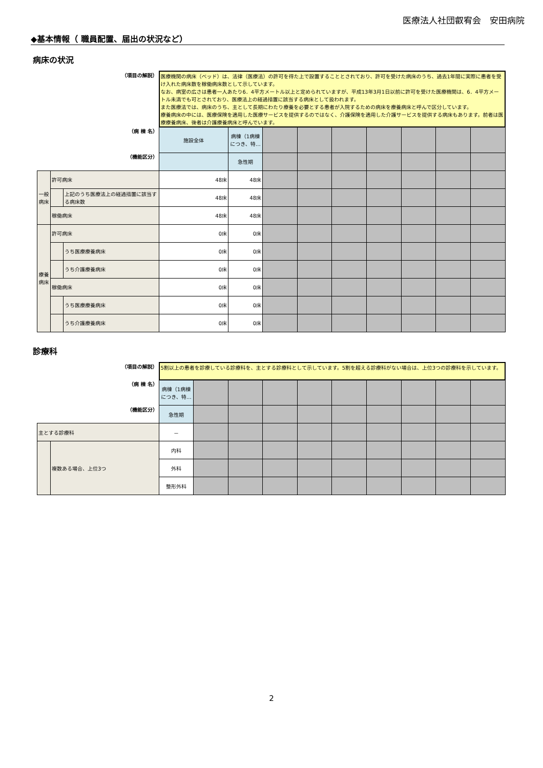医療法人社団叡宥会　安田病院
◆基本情報（ 職員配置、届出の状況など）
病床の状況
| （項目の解説） | | | 医療機関の病床（ベッド）は、法律（医療法）の許可を得た上で設置することとされており、許可を受けた病床のうち、過去1年間に実際に患者を受け入れた病床数を稼働病床数として示しています。 なお、病室の広さは患者一人あたり6．4平方メートル以上と定められていますが、平成13年3月1日以前に許可を受けた医療機関は、6．4平方メートル未満でも可とされており、医療法上の経過措置に該当する病床として扱われます。 また医療法では、病床のうち、主として長期にわたり療養を必要とする患者が入院するための病床を療養病床と呼んで区分しています。 療養病床の中には、医療保険を適用した医療サービスを提供するのではなく、介護保険を適用した介護サービスを提供する病床もあります。前者は医療療養病床、後者は介護療養病床と呼んでいます。 | | | | | | | | |
| （病 棟 名） | | | 施設全体 | 病棟（1病棟につき、特… | | | | | | | |
| （機能区分） | | | | 急性期 | | | | | | | |
| 一般病床 | 許可病床 | | 48床 | 48床 | | | | | | | |
| | | 上記のうち医療法上の経過措置に該当する病床数 | 48床 | 48床 | | | | | | | |
| | 稼働病床 | | 48床 | 48床 | | | | | | | |
| 療養病床 | 許可病床 | | 0床 | 0床 | | | | | | | |
| | | うち医療療養病床 | 0床 | 0床 | | | | | | | |
| | | うち介護療養病床 | 0床 | 0床 | | | | | | | |
| | 稼働病床 | | 0床 | 0床 | | | | | | | |
| | | うち医療療養病床 | 0床 | 0床 | | | | | | | |
| | | うち介護療養病床 | 0床 | 0床 | | | | | | | |
診療科
| （項目の解説） | | 5割以上の患者を診療している診療科を、主とする診療科として示しています。5割を超える診療科がない場合は、上位3つの診療科を示しています。 | | | | | | | | | |
| （病 棟 名） | | 病棟（1病棟につき、特… | | | | | | | | | |
| （機能区分） | | 急性期 | | | | | | | | | |
| 主とする診療科 | | － | | | | | | | | | |
| | 複数ある場合、上位3つ | 内科 | | | | | | | | | |
| | | 外科 | | | | | | | | | |
| | | 整形外科 | | | | | | | | | |
2